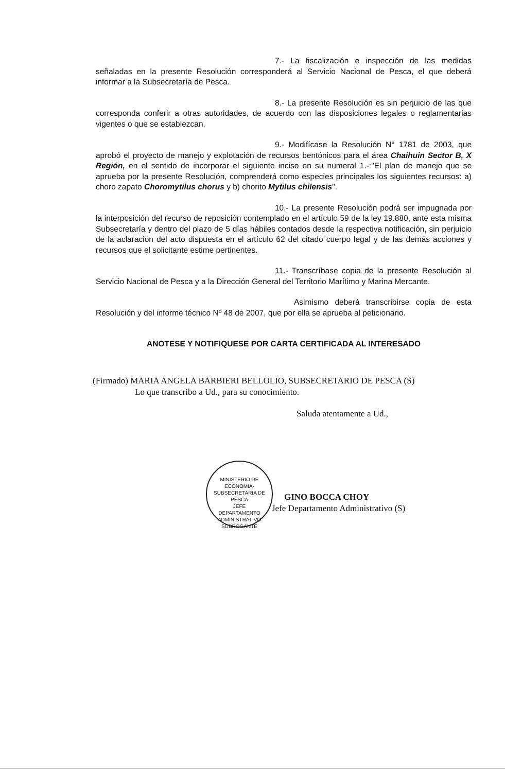7.- La fiscalización e inspección de las medidas señaladas en la presente Resolución corresponderá al Servicio Nacional de Pesca, el que deberá informar a la Subsecretaría de Pesca.
8.- La presente Resolución es sin perjuicio de las que corresponda conferir a otras autoridades, de acuerdo con las disposiciones legales o reglamentarias vigentes o que se establezcan.
9.- Modifícase la Resolución N° 1781 de 2003, que aprobó el proyecto de manejo y explotación de recursos bentónicos para el área Chaihuin Sector B, X Región, en el sentido de incorporar el siguiente inciso en su numeral 1.-:"El plan de manejo que se aprueba por la presente Resolución, comprenderá como especies principales los siguientes recursos: a) choro zapato Choromytilus chorus y b) chorito Mytilus chilensis".
10.- La presente Resolución podrá ser impugnada por la interposición del recurso de reposición contemplado en el artículo 59 de la ley 19.880, ante esta misma Subsecretaría y dentro del plazo de 5 días hábiles contados desde la respectiva notificación, sin perjuicio de la aclaración del acto dispuesta en el artículo 62 del citado cuerpo legal y de las demás acciones y recursos que el solicitante estime pertinentes.
11.- Transcríbase copia de la presente Resolución al Servicio Nacional de Pesca y a la Dirección General del Territorio Marítimo y Marina Mercante.
Asimismo deberá transcribirse copia de esta Resolución y del informe técnico Nº 48 de 2007, que por ella se aprueba al peticionario.
ANOTESE Y NOTIFIQUESE POR CARTA CERTIFICADA AL INTERESADO
(Firmado) MARIA ANGELA BARBIERI BELLOLIO, SUBSECRETARIO DE PESCA (S)
Lo que transcribo a Ud., para su conocimiento.
Saluda atentamente a Ud.,
GINO BOCCA CHOY
Jefe Departamento Administrativo (S)
MINISTERIO DE ECONOMIA-SUBSECRETARIA DE PESCA
JEFE
DEPARTAMENTO
ADMINISTRATIVO
SUBROGANTE